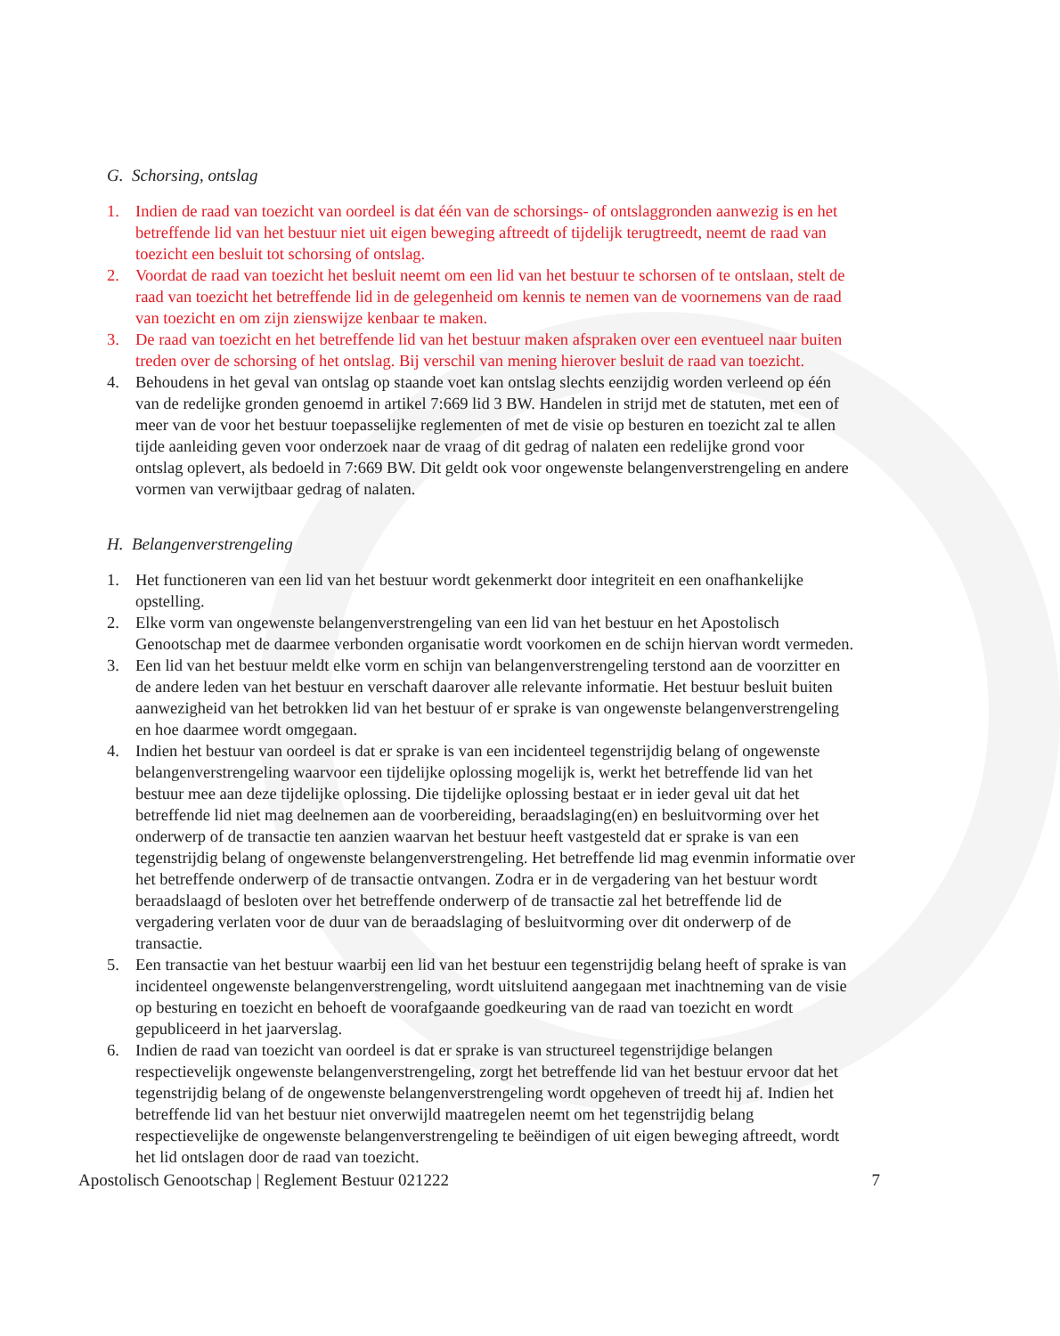G. Schorsing, ontslag
1. Indien de raad van toezicht van oordeel is dat één van de schorsings- of ontslaggronden aanwezig is en het betreffende lid van het bestuur niet uit eigen beweging aftreedt of tijdelijk terugtreedt, neemt de raad van toezicht een besluit tot schorsing of ontslag.
2. Voordat de raad van toezicht het besluit neemt om een lid van het bestuur te schorsen of te ontslaan, stelt de raad van toezicht het betreffende lid in de gelegenheid om kennis te nemen van de voornemens van de raad van toezicht en om zijn zienswijze kenbaar te maken.
3. De raad van toezicht en het betreffende lid van het bestuur maken afspraken over een eventueel naar buiten treden over de schorsing of het ontslag. Bij verschil van mening hierover besluit de raad van toezicht.
4. Behoudens in het geval van ontslag op staande voet kan ontslag slechts eenzijdig worden verleend op één van de redelijke gronden genoemd in artikel 7:669 lid 3 BW. Handelen in strijd met de statuten, met een of meer van de voor het bestuur toepasselijke reglementen of met de visie op besturen en toezicht zal te allen tijde aanleiding geven voor onderzoek naar de vraag of dit gedrag of nalaten een redelijke grond voor ontslag oplevert, als bedoeld in 7:669 BW. Dit geldt ook voor ongewenste belangenverstrengeling en andere vormen van verwijtbaar gedrag of nalaten.
H. Belangenverstrengeling
1. Het functioneren van een lid van het bestuur wordt gekenmerkt door integriteit en een onafhankelijke opstelling.
2. Elke vorm van ongewenste belangenverstrengeling van een lid van het bestuur en het Apostolisch Genootschap met de daarmee verbonden organisatie wordt voorkomen en de schijn hiervan wordt vermeden.
3. Een lid van het bestuur meldt elke vorm en schijn van belangenverstrengeling terstond aan de voorzitter en de andere leden van het bestuur en verschaft daarover alle relevante informatie. Het bestuur besluit buiten aanwezigheid van het betrokken lid van het bestuur of er sprake is van ongewenste belangenverstrengeling en hoe daarmee wordt omgegaan.
4. Indien het bestuur van oordeel is dat er sprake is van een incidenteel tegenstrijdig belang of ongewenste belangenverstrengeling waarvoor een tijdelijke oplossing mogelijk is, werkt het betreffende lid van het bestuur mee aan deze tijdelijke oplossing. Die tijdelijke oplossing bestaat er in ieder geval uit dat het betreffende lid niet mag deelnemen aan de voorbereiding, beraadslaging(en) en besluitvorming over het onderwerp of de transactie ten aanzien waarvan het bestuur heeft vastgesteld dat er sprake is van een tegenstrijdig belang of ongewenste belangenverstrengeling. Het betreffende lid mag evenmin informatie over het betreffende onderwerp of de transactie ontvangen. Zodra er in de vergadering van het bestuur wordt beraadslaagd of besloten over het betreffende onderwerp of de transactie zal het betreffende lid de vergadering verlaten voor de duur van de beraadslaging of besluitvorming over dit onderwerp of de transactie.
5. Een transactie van het bestuur waarbij een lid van het bestuur een tegenstrijdig belang heeft of sprake is van incidenteel ongewenste belangenverstrengeling, wordt uitsluitend aangegaan met inachtneming van de visie op besturing en toezicht en behoeft de voorafgaande goedkeuring van de raad van toezicht en wordt gepubliceerd in het jaarverslag.
6. Indien de raad van toezicht van oordeel is dat er sprake is van structureel tegenstrijdige belangen respectievelijk ongewenste belangenverstrengeling, zorgt het betreffende lid van het bestuur ervoor dat het tegenstrijdig belang of de ongewenste belangenverstrengeling wordt opgeheven of treedt hij af. Indien het betreffende lid van het bestuur niet onverwijld maatregelen neemt om het tegenstrijdig belang respectievelijke de ongewenste belangenverstrengeling te beëindigen of uit eigen beweging aftreedt, wordt het lid ontslagen door de raad van toezicht.
Apostolisch Genootschap | Reglement Bestuur 021222 7